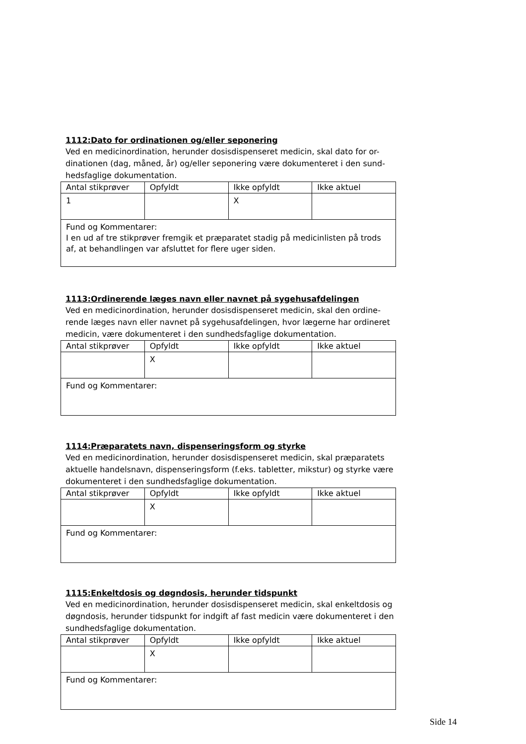1112:Dato for ordinationen og/eller seponering
Ved en medicinordination, herunder dosisdispenseret medicin, skal dato for or-dinationen (dag, måned, år) og/eller seponering være dokumenteret i den sund-hedsfaglige dokumentation.
| Antal stikprøver | Opfyldt | Ikke opfyldt | Ikke aktuel |
| 1 | | X | |
| Fund og Kommentarer: I en ud af tre stikprøver fremgik et præparatet stadig på medicinlisten på trods af, at behandlingen var afsluttet for flere uger siden. | | | |
1113:Ordinerende læges navn eller navnet på sygehusafdelingen
Ved en medicinordination, herunder dosisdispenseret medicin, skal den ordine-rende læges navn eller navnet på sygehusafdelingen, hvor lægerne har ordineret medicin, være dokumenteret i den sundhedsfaglige dokumentation.
| Antal stikprøver | Opfyldt | Ikke opfyldt | Ikke aktuel |
| | X | | |
| Fund og Kommentarer: | | | |
1114:Præparatets navn, dispenseringsform og styrke
Ved en medicinordination, herunder dosisdispenseret medicin, skal præparatets aktuelle handelsnavn, dispenseringsform (f.eks. tabletter, mikstur) og styrke være dokumenteret i den sundhedsfaglige dokumentation.
| Antal stikprøver | Opfyldt | Ikke opfyldt | Ikke aktuel |
| | X | | |
| Fund og Kommentarer: | | | |
1115:Enkeltdosis og døgndosis, herunder tidspunkt
Ved en medicinordination, herunder dosisdispenseret medicin, skal enkeltdosis og døgndosis, herunder tidspunkt for indgift af fast medicin være dokumenteret i den sundhedsfaglige dokumentation.
| Antal stikprøver | Opfyldt | Ikke opfyldt | Ikke aktuel |
| | X | | |
| Fund og Kommentarer: | | | |
Side 14